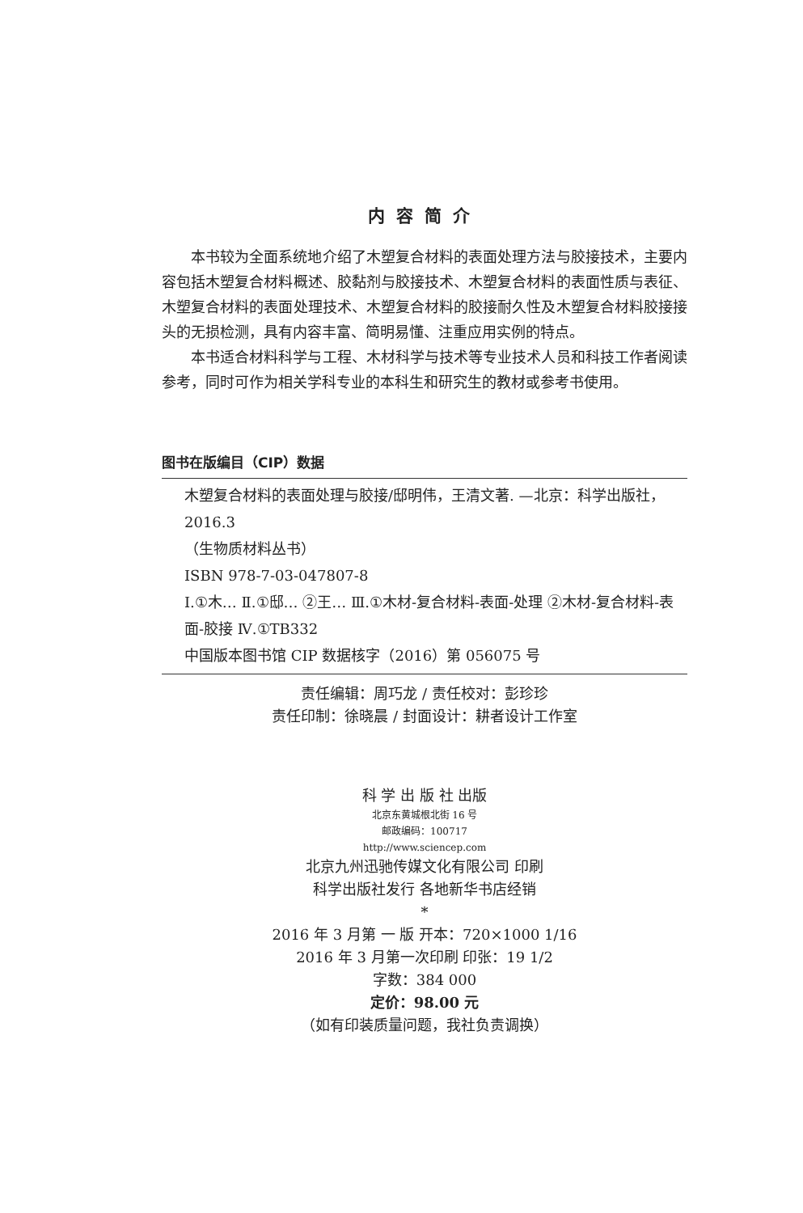内容简介
本书较为全面系统地介绍了木塑复合材料的表面处理方法与胶接技术，主要内容包括木塑复合材料概述、胶黏剂与胶接技术、木塑复合材料的表面性质与表征、木塑复合材料的表面处理技术、木塑复合材料的胶接耐久性及木塑复合材料胶接接头的无损检测，具有内容丰富、简明易懂、注重应用实例的特点。
本书适合材料科学与工程、木材科学与技术等专业技术人员和科技工作者阅读参考，同时可作为相关学科专业的本科生和研究生的教材或参考书使用。
图书在版编目（CIP）数据
木塑复合材料的表面处理与胶接/邸明伟，王清文著. —北京：科学出版社，2016.3
（生物质材料丛书）
ISBN 978-7-03-047807-8
Ⅰ.①木… Ⅱ.①邸… ②王… Ⅲ.①木材-复合材料-表面-处理 ②木材-复合材料-表面-胶接 Ⅳ.①TB332
中国版本图书馆 CIP 数据核字（2016）第 056075 号
责任编辑：周巧龙 / 责任校对：彭珍珍
责任印制：徐晓晨 / 封面设计：耕者设计工作室
科 学 出 版 社 出版
北京东黄城根北街 16 号
邮政编码：100717
http://www.sciencep.com
北京九州迅驰传媒文化有限公司 印刷
科学出版社发行 各地新华书店经销
*
2016 年 3 月第 一 版 开本：720×1000 1/16
2016 年 3 月第一次印刷 印张：19 1/2
字数：384 000
定价：98.00 元
（如有印装质量问题，我社负责调换）